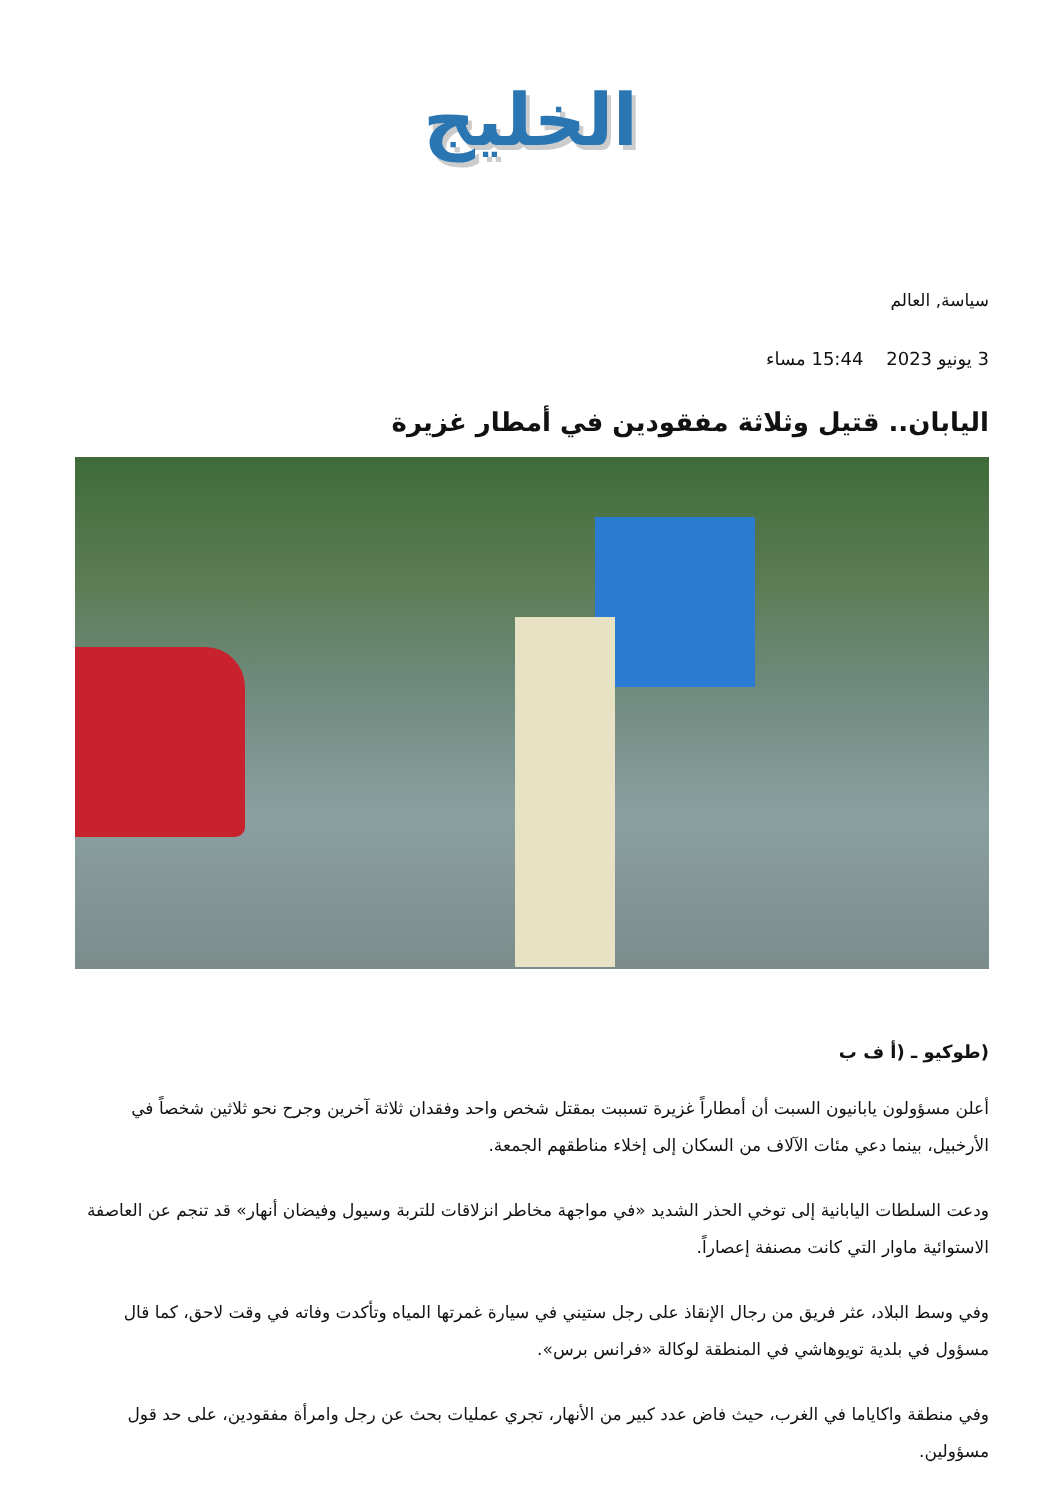الخليج
سياسة, العالم
3 يونيو 2023 15:44 مساء
اليابان.. قتيل وثلاثة مفقودين في أمطار غزيرة
(طوكيو ـ (أ ف ب
أعلن مسؤولون يابانيون السبت أن أمطاراً غزيرة تسببت بمقتل شخص واحد وفقدان ثلاثة آخرين وجرح نحو ثلاثين شخصاً في الأرخبيل، بينما دعي مئات الآلاف من السكان إلى إخلاء مناطقهم الجمعة.
ودعت السلطات اليابانية إلى توخي الحذر الشديد «في مواجهة مخاطر انزلاقات للتربة وسيول وفيضان أنهار» قد تنجم عن العاصفة الاستوائية ماوار التي كانت مصنفة إعصاراً.
وفي وسط البلاد، عثر فريق من رجال الإنقاذ على رجل ستيني في سيارة غمرتها المياه وتأكدت وفاته في وقت لاحق، كما قال مسؤول في بلدية تويوهاشي في المنطقة لوكالة «فرانس برس».
وفي منطقة واكاياما في الغرب، حيث فاض عدد كبير من الأنهار، تجري عمليات بحث عن رجل وامرأة مفقودين، على حد قول مسؤولين.